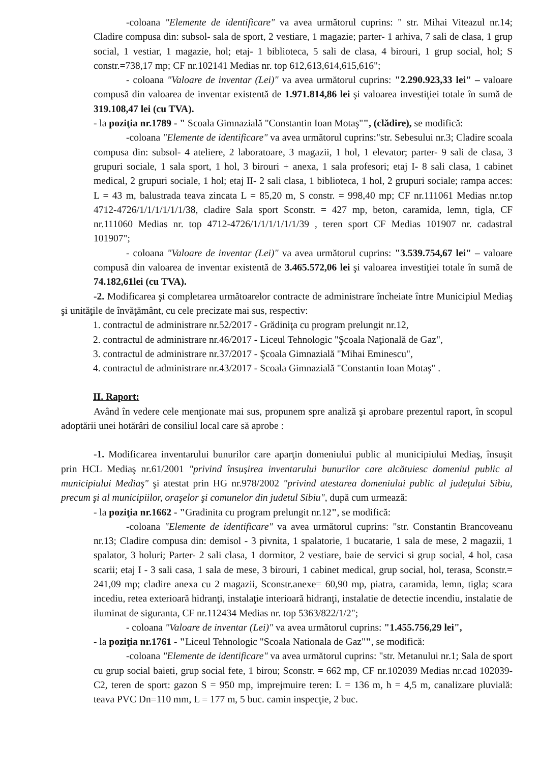-coloana "Elemente de identificare" va avea următorul cuprins: " str. Mihai Viteazul nr.14; Cladire compusa din: subsol- sala de sport, 2 vestiare, 1 magazie; parter- 1 arhiva, 7 sali de clasa, 1 grup social, 1 vestiar, 1 magazie, hol; etaj- 1 biblioteca, 5 sali de clasa, 4 birouri, 1 grup social, hol; S constr.=738,17 mp; CF nr.102141 Medias nr. top 612,613,614,615,616";
- coloana "Valoare de inventar (Lei)" va avea următorul cuprins: "2.290.923,33 lei" – valoare compusă din valoarea de inventar existentă de 1.971.814,86 lei şi valoarea investiţiei totale în sumă de 319.108,47 lei (cu TVA).
- la poziţia nr.1789 - " Scoala Gimnazială "Constantin Ioan Motaş"", (clădire), se modifică:
-coloana "Elemente de identificare" va avea următorul cuprins:"str. Sebesului nr.3; Cladire scoala compusa din: subsol- 4 ateliere, 2 laboratoare, 3 magazii, 1 hol, 1 elevator; parter- 9 sali de clasa, 3 grupuri sociale, 1 sala sport, 1 hol, 3 birouri + anexa, 1 sala profesori; etaj I- 8 sali clasa, 1 cabinet medical, 2 grupuri sociale, 1 hol; etaj II- 2 sali clasa, 1 biblioteca, 1 hol, 2 grupuri sociale; rampa acces: L = 43 m, balustrada teava zincata L = 85,20 m, S constr. = 998,40 mp; CF nr.111061 Medias nr.top 4712-4726/1/1/1/1/1/1/38, cladire Sala sport Sconstr. = 427 mp, beton, caramida, lemn, tigla, CF nr.111060 Medias nr. top 4712-4726/1/1/1/1/1/1/39 , teren sport CF Medias 101907 nr. cadastral 101907";
- coloana "Valoare de inventar (Lei)" va avea următorul cuprins: "3.539.754,67 lei" – valoare compusă din valoarea de inventar existentă de 3.465.572,06 lei şi valoarea investiţiei totale în sumă de 74.182,61lei (cu TVA).
-2. Modificarea şi completarea următoarelor contracte de administrare încheiate între Municipiul Mediaş şi unităţile de învăţământ, cu cele precizate mai sus, respectiv:
1. contractul de administrare nr.52/2017 - Grădiniţa cu program prelungit nr.12,
2. contractul de administrare nr.46/2017 - Liceul Tehnologic "Şcoala Naţională de Gaz",
3. contractul de administrare nr.37/2017 - Şcoala Gimnazială "Mihai Eminescu",
4. contractul de administrare nr.43/2017 - Scoala Gimnazială "Constantin Ioan Motaş" .
II. Raport:
Având în vedere cele menţionate mai sus, propunem spre analiză şi aprobare prezentul raport, în scopul adoptării unei hotărâri de consiliul local care să aprobe :
-1. Modificarea inventarului bunurilor care aparţin domeniului public al municipiului Mediaş, însuşit prin HCL Mediaş nr.61/2001 "privind însuşirea inventarului bunurilor care alcătuiesc domeniul public al municipiului Mediaş" şi atestat prin HG nr.978/2002 "privind atestarea domeniului public al judeţului Sibiu, precum şi al municipiilor, oraşelor şi comunelor din judetul Sibiu", după cum urmează:
- la poziţia nr.1662 - "Gradinita cu program prelungit nr.12", se modifică:
-coloana "Elemente de identificare" va avea următorul cuprins: "str. Constantin Brancoveanu nr.13; Cladire compusa din: demisol - 3 pivnita, 1 spalatorie, 1 bucatarie, 1 sala de mese, 2 magazii, 1 spalator, 3 holuri; Parter- 2 sali clasa, 1 dormitor, 2 vestiare, baie de servici si grup social, 4 hol, casa scarii; etaj I - 3 sali casa, 1 sala de mese, 3 birouri, 1 cabinet medical, grup social, hol, terasa, Sconstr.= 241,09 mp; cladire anexa cu 2 magazii, Sconstr.anexe= 60,90 mp, piatra, caramida, lemn, tigla; scara incediu, retea exterioară hidranţi, instalaţie interioară hidranţi, instalatie de detectie incendiu, instalatie de iluminat de siguranta, CF nr.112434 Medias nr. top 5363/822/1/2";
- coloana "Valoare de inventar (Lei)" va avea următorul cuprins: "1.455.756,29 lei",
- la poziţia nr.1761 - "Liceul Tehnologic "Scoala Nationala de Gaz"", se modifică:
-coloana "Elemente de identificare" va avea următorul cuprins: "str. Metanului nr.1; Sala de sport cu grup social baieti, grup social fete, 1 birou; Sconstr. = 662 mp, CF nr.102039 Medias nr.cad 102039-C2, teren de sport: gazon S = 950 mp, imprejmuire teren: L = 136 m, h = 4,5 m, canalizare pluvială: teava PVC Dn=110 mm, L = 177 m, 5 buc. camin inspecţie, 2 buc.